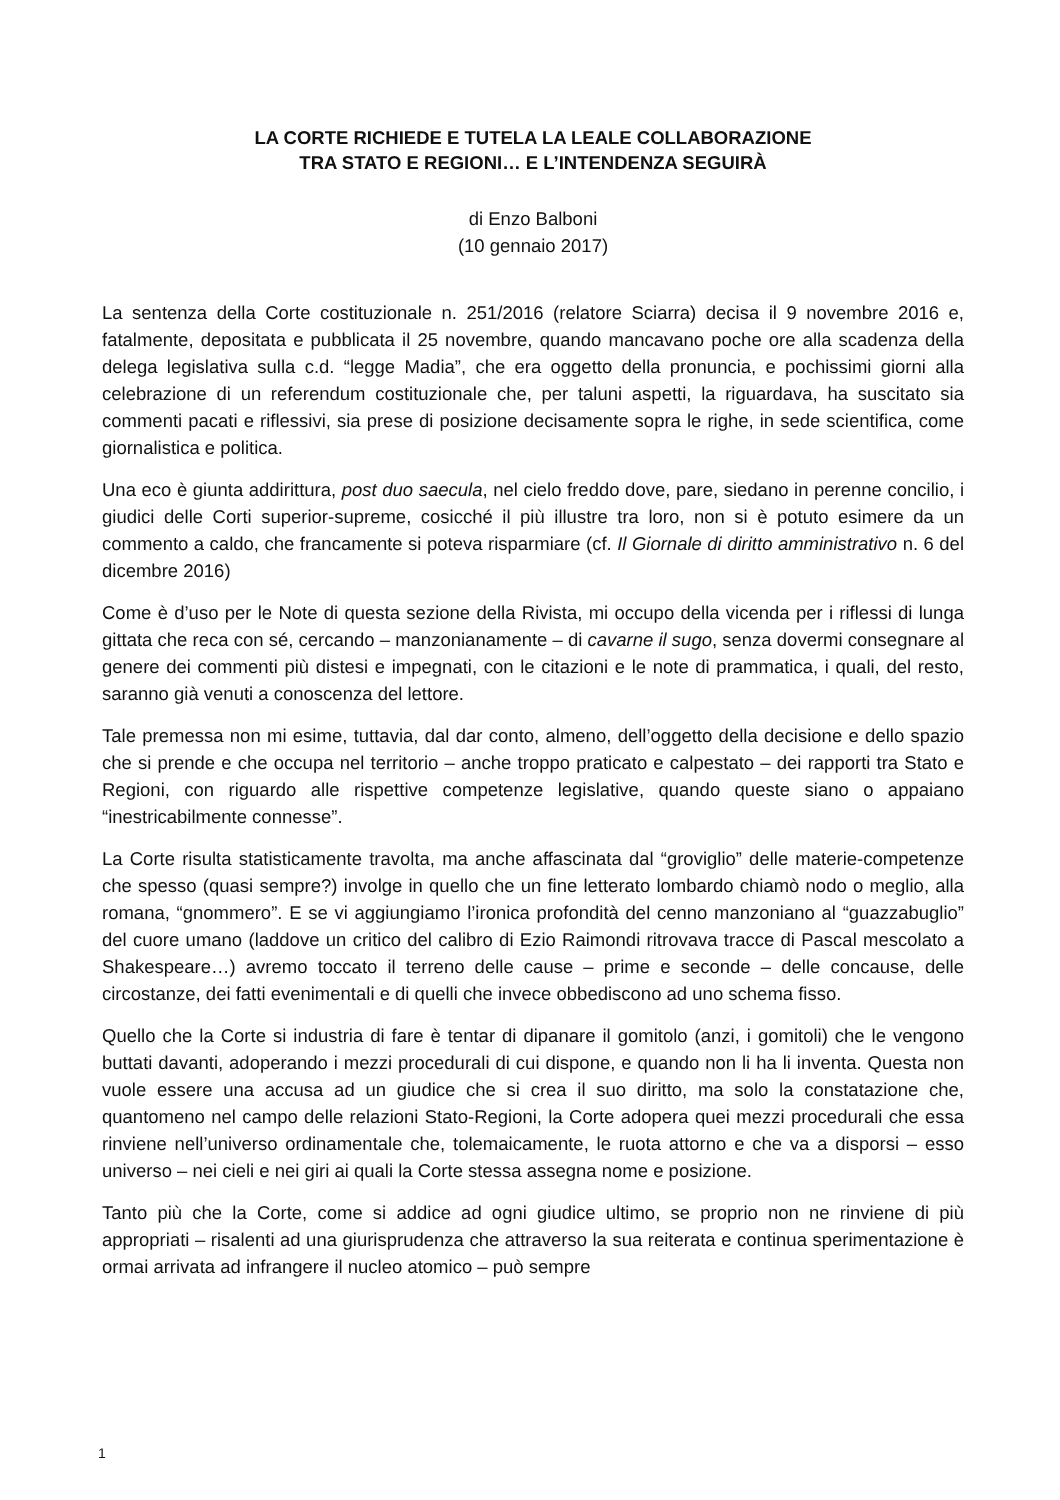LA CORTE RICHIEDE E TUTELA LA LEALE COLLABORAZIONE
TRA STATO E REGIONI… E L’INTENDENZA SEGUIRÀ
di Enzo Balboni
(10 gennaio 2017)
La sentenza della Corte costituzionale n. 251/2016 (relatore Sciarra) decisa il 9 novembre 2016 e, fatalmente, depositata e pubblicata il 25 novembre, quando mancavano poche ore alla scadenza della delega legislativa sulla c.d. “legge Madia”, che era oggetto della pronuncia, e pochissimi giorni alla celebrazione di un referendum costituzionale che, per taluni aspetti, la riguardava, ha suscitato sia commenti pacati e riflessivi, sia prese di posizione decisamente sopra le righe, in sede scientifica, come giornalistica e politica.
Una eco è giunta addirittura, post duo saecula, nel cielo freddo dove, pare, siedano in perenne concilio, i giudici delle Corti superior-supreme, cosicché il più illustre tra loro, non si è potuto esimere da un commento a caldo, che francamente si poteva risparmiare (cf. Il Giornale di diritto amministrativo n. 6 del dicembre 2016)
Come è d’uso per le Note di questa sezione della Rivista, mi occupo della vicenda per i riflessi di lunga gittata che reca con sé, cercando – manzonianamente – di cavarne il sugo, senza dovermi consegnare al genere dei commenti più distesi e impegnati, con le citazioni e le note di prammatica, i quali, del resto, saranno già venuti a conoscenza del lettore.
Tale premessa non mi esime, tuttavia, dal dar conto, almeno, dell’oggetto della decisione e dello spazio che si prende e che occupa nel territorio – anche troppo praticato e calpestato – dei rapporti tra Stato e Regioni, con riguardo alle rispettive competenze legislative, quando queste siano o appaiano “inestricabilmente connesse”.
La Corte risulta statisticamente travolta, ma anche affascinata dal “groviglio” delle materie-competenze che spesso (quasi sempre?) involge in quello che un fine letterato lombardo chiamò nodo o meglio, alla romana, “gnommero”. E se vi aggiungiamo l’ironica profondità del cenno manzoniano al “guazzabuglio” del cuore umano (laddove un critico del calibro di Ezio Raimondi ritrovava tracce di Pascal mescolato a Shakespeare…) avremo toccato il terreno delle cause – prime e seconde – delle concause, delle circostanze, dei fatti evenimentali e di quelli che invece obbediscono ad uno schema fisso.
Quello che la Corte si industria di fare è tentar di dipanare il gomitolo (anzi, i gomitoli) che le vengono buttati davanti, adoperando i mezzi procedurali di cui dispone, e quando non li ha li inventa. Questa non vuole essere una accusa ad un giudice che si crea il suo diritto, ma solo la constatazione che, quantomeno nel campo delle relazioni Stato-Regioni, la Corte adopera quei mezzi procedurali che essa rinviene nell’universo ordinamentale che, tolemaicamente, le ruota attorno e che va a disporsi – esso universo – nei cieli e nei giri ai quali la Corte stessa assegna nome e posizione.
Tanto più che la Corte, come si addice ad ogni giudice ultimo, se proprio non ne rinviene di più appropriati – risalenti ad una giurisprudenza che attraverso la sua reiterata e continua sperimentazione è ormai arrivata ad infrangere il nucleo atomico – può sempre
1